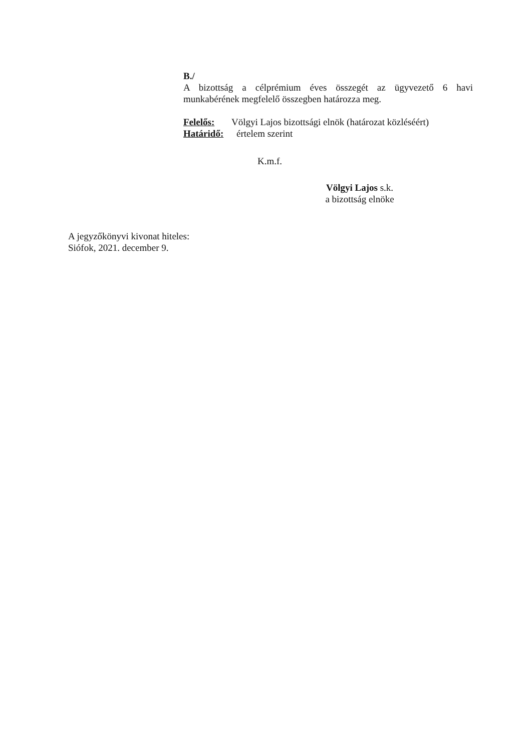B./
A bizottság a célprémium éves összegét az ügyvezető 6 havi
munkabérének megfelelő összegben határozza meg.
Felelős: Völgyi Lajos bizottsági elnök (határozat közléséért)
Határidő: értelem szerint
K.m.f.
Völgyi Lajos s.k.
a bizottság elnöke
A jegyzőkönyvi kivonat hiteles:
Siófok, 2021. december 9.